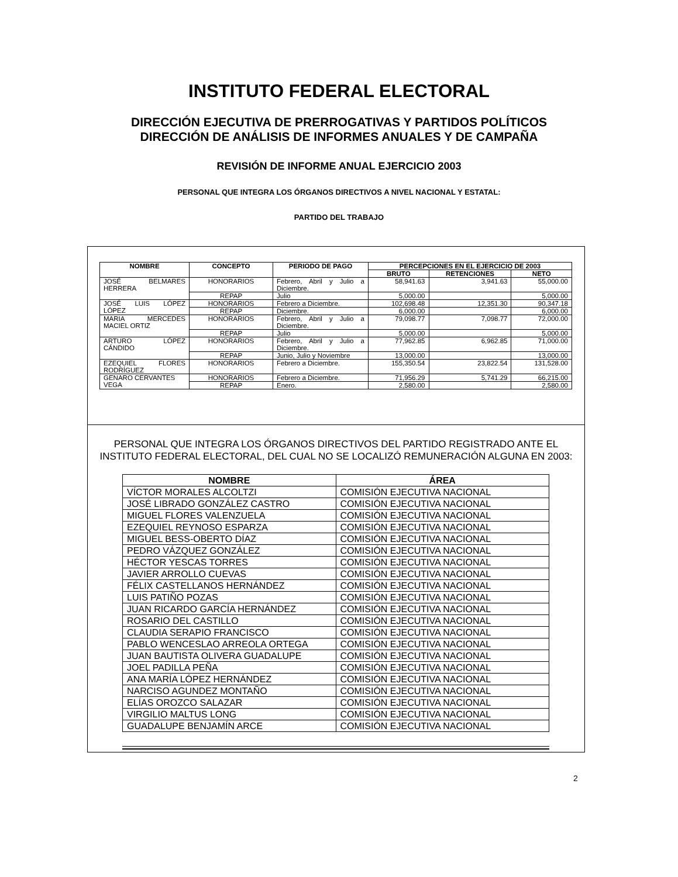INSTITUTO FEDERAL ELECTORAL
DIRECCIÓN EJECUTIVA DE PRERROGATIVAS Y PARTIDOS POLÍTICOS
DIRECCIÓN DE ANÁLISIS DE INFORMES ANUALES Y DE CAMPAÑA
REVISIÓN DE INFORME ANUAL EJERCICIO 2003
PERSONAL QUE INTEGRA LOS ÓRGANOS DIRECTIVOS A NIVEL NACIONAL Y ESTATAL:
PARTIDO DEL TRABAJO
| NOMBRE | CONCEPTO | PERIODO DE PAGO | PERCEPCIONES EN EL EJERCICIO DE 2003 | | |
| --- | --- | --- | --- | --- | --- |
| | | | BRUTO | RETENCIONES | NETO |
| JOSÉ BELMARES HERRERA | HONORARIOS | Febrero, Abril y Julio a Diciembre. | 58,941.63 | 3,941.63 | 55,000.00 |
| | REPAP | Julio | 5,000.00 | | 5,000.00 |
| JOSÉ LUIS LÓPEZ LÓPEZ | HONORARIOS | Febrero a Diciembre. | 102,698.48 | 12,351.30 | 90,347.18 |
| | REPAP | Diciembre. | 6,000.00 | | 6,000.00 |
| MARIA MERCEDES MACIEL ORTIZ | HONORARIOS | Febrero, Abril y Julio a Diciembre. | 79,098.77 | 7,098.77 | 72,000.00 |
| | REPAP | Julio | 5,000.00 | | 5,000.00 |
| ARTURO LÓPEZ CÁNDIDO | HONORARIOS | Febrero, Abril y Julio a Diciembre. | 77,962.85 | 6,962.85 | 71,000.00 |
| | REPAP | Junio, Julio y Noviembre | 13,000.00 | | 13,000.00 |
| EZEQUIEL FLORES RODRÍGUEZ | HONORARIOS | Febrero a Diciembre. | 155,350.54 | 23,822.54 | 131,528.00 |
| GENARO CERVANTES VEGA | HONORARIOS | Febrero a Diciembre. | 71,956.29 | 5,741.29 | 66,215.00 |
| | REPAP | Enero. | 2,580.00 | | 2,580.00 |
PERSONAL QUE INTEGRA LOS ÓRGANOS DIRECTIVOS DEL PARTIDO REGISTRADO ANTE EL INSTITUTO FEDERAL ELECTORAL, DEL CUAL NO SE LOCALIZÓ REMUNERACIÓN ALGUNA EN 2003:
| NOMBRE | ÁREA |
| --- | --- |
| VÍCTOR MORALES ALCOLTZI | COMISIÓN EJECUTIVA NACIONAL |
| JOSÉ LIBRADO GONZÁLEZ CASTRO | COMISIÓN EJECUTIVA NACIONAL |
| MIGUEL FLORES VALENZUELA | COMISIÓN EJECUTIVA NACIONAL |
| EZEQUIEL REYNOSO ESPARZA | COMISIÓN EJECUTIVA NACIONAL |
| MIGUEL BESS-OBERTO DÍAZ | COMISIÓN EJECUTIVA NACIONAL |
| PEDRO VÁZQUEZ GONZÁLEZ | COMISIÓN EJECUTIVA NACIONAL |
| HÉCTOR YESCAS TORRES | COMISIÓN EJECUTIVA NACIONAL |
| JAVIER ARROLLO CUEVAS | COMISIÓN EJECUTIVA NACIONAL |
| FÉLIX CASTELLANOS HERNÁNDEZ | COMISIÓN EJECUTIVA NACIONAL |
| LUIS PATIÑO POZAS | COMISIÓN EJECUTIVA NACIONAL |
| JUAN RICARDO GARCÍA HERNÁNDEZ | COMISIÓN EJECUTIVA NACIONAL |
| ROSARIO DEL CASTILLO | COMISIÓN EJECUTIVA NACIONAL |
| CLAUDIA SERAPIO FRANCISCO | COMISIÓN EJECUTIVA NACIONAL |
| PABLO WENCESLAO ARREOLA ORTEGA | COMISIÓN EJECUTIVA NACIONAL |
| JUAN BAUTISTA OLIVERA GUADALUPE | COMISIÓN EJECUTIVA NACIONAL |
| JOEL PADILLA PEÑA | COMISIÓN EJECUTIVA NACIONAL |
| ANA MARÍA LÓPEZ HERNÁNDEZ | COMISIÓN EJECUTIVA NACIONAL |
| NARCISO AGUNDEZ MONTAÑO | COMISIÓN EJECUTIVA NACIONAL |
| ELÍAS OROZCO SALAZAR | COMISIÓN EJECUTIVA NACIONAL |
| VIRGILIO MALTUS LONG | COMISIÓN EJECUTIVA NACIONAL |
| GUADALUPE BENJAMÍN ARCE | COMISIÓN EJECUTIVA NACIONAL |
2